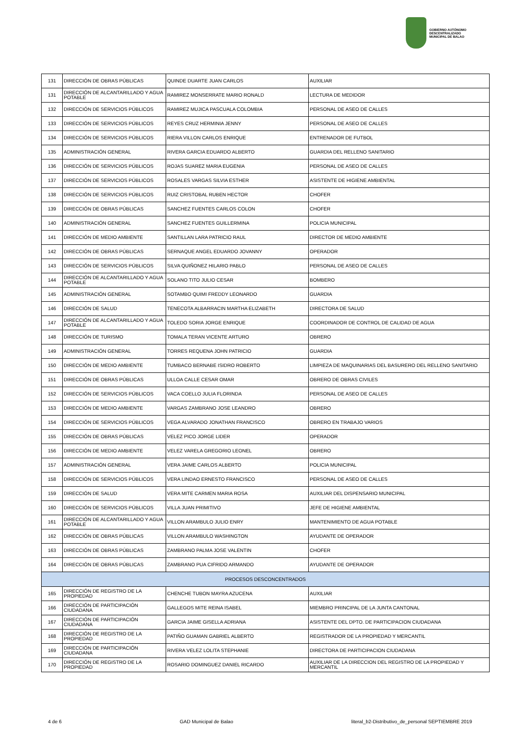GOBIERNO AUTÓNOMO
DESCENTRALIZADO
MUNICIPAL DE BALAO
| 131 | DIRECCIÓN DE OBRAS PÚBLICAS | QUINDE DUARTE JUAN CARLOS | AUXILIAR |
| 131 | DIRECCIÓN DE ALCANTARILLADO Y AGUA POTABLE | RAMIREZ MONSERRATE MARIO RONALD | LECTURA DE MEDIDOR |
| 132 | DIRECCIÓN DE SERVICIOS PÚBLICOS | RAMIREZ MUJICA PASCUALA COLOMBIA | PERSONAL DE ASEO DE CALLES |
| 133 | DIRECCIÓN DE SERVICIOS PÚBLICOS | REYES CRUZ HERMINIA JENNY | PERSONAL DE ASEO DE CALLES |
| 134 | DIRECCIÓN DE SERVICIOS PÚBLICOS | RIERA VILLON CARLOS ENRIQUE | ENTRENADOR DE FUTBOL |
| 135 | ADMINISTRACIÓN GENERAL | RIVERA GARCIA EDUARDO ALBERTO | GUARDIA DEL RELLENO SANITARIO |
| 136 | DIRECCIÓN DE SERVICIOS PÚBLICOS | ROJAS SUAREZ MARIA EUGENIA | PERSONAL DE ASEO DE CALLES |
| 137 | DIRECCIÓN DE SERVICIOS PÚBLICOS | ROSALES VARGAS SILVIA ESTHER | ASISTENTE DE HIGIENE AMBIENTAL |
| 138 | DIRECCIÓN DE SERVICIOS PÚBLICOS | RUIZ CRISTOBAL RUBEN HECTOR | CHOFER |
| 139 | DIRECCIÓN DE OBRAS PÚBLICAS | SANCHEZ FUENTES CARLOS COLON | CHOFER |
| 140 | ADMINISTRACIÓN GENERAL | SANCHEZ FUENTES GUILLERMINA | POLICIA MUNICIPAL |
| 141 | DIRECCIÓN DE MEDIO AMBIENTE | SANTILLAN LARA PATRICIO RAUL | DIRECTOR DE MEDIO AMBIENTE |
| 142 | DIRECCIÓN DE OBRAS PÚBLICAS | SERNAQUE ANGEL EDUARDO JOVANNY | OPERADOR |
| 143 | DIRECCIÓN DE SERVICIOS PÚBLICOS | SILVA QUIÑONEZ HILARIO PABLO | PERSONAL DE ASEO DE CALLES |
| 144 | DIRECCIÓN DE ALCANTARILLADO Y AGUA POTABLE | SOLANO TITO JULIO CESAR | BOMBERO |
| 145 | ADMINISTRACIÓN GENERAL | SOTAMBO QUIMI FREDDY LEONARDO | GUARDIA |
| 146 | DIRECCIÓN DE SALUD | TENECOTA ALBARRACIN MARTHA ELIZABETH | DIRECTORA DE SALUD |
| 147 | DIRECCIÓN DE ALCANTARILLADO Y AGUA POTABLE | TOLEDO SORIA JORGE ENRIQUE | COORDINADOR DE CONTROL DE CALIDAD DE AGUA |
| 148 | DIRECCIÓN DE TURISMO | TOMALA TERAN VICENTE ARTURO | OBRERO |
| 149 | ADMINISTRACIÓN GENERAL | TORRES REQUENA JOHN PATRICIO | GUARDIA |
| 150 | DIRECCIÓN DE MEDIO AMBIENTE | TUMBACO BERNABE ISIDRO ROBERTO | LIMPIEZA DE MAQUINARIAS DEL BASURERO DEL RELLENO SANITARIO |
| 151 | DIRECCIÓN DE OBRAS PÚBLICAS | ULLOA CALLE CESAR OMAR | OBRERO DE OBRAS CIVILES |
| 152 | DIRECCIÓN DE SERVICIOS PÚBLICOS | VACA COELLO JULIA FLORINDA | PERSONAL DE ASEO DE CALLES |
| 153 | DIRECCIÓN DE MEDIO AMBIENTE | VARGAS ZAMBRANO JOSE LEANDRO | OBRERO |
| 154 | DIRECCIÓN DE SERVICIOS PÚBLICOS | VEGA ALVARADO JONATHAN FRANCISCO | OBRERO EN TRABAJO VARIOS |
| 155 | DIRECCIÓN DE OBRAS PÚBLICAS | VELEZ PICO JORGE LIDER | OPERADOR |
| 156 | DIRECCIÓN DE MEDIO AMBIENTE | VELEZ VARELA GREGORIO LEONEL | OBRERO |
| 157 | ADMINISTRACIÓN GENERAL | VERA JAIME CARLOS ALBERTO | POLICIA MUNICIPAL |
| 158 | DIRECCIÓN DE SERVICIOS PÚBLICOS | VERA LINDAO ERNESTO FRANCISCO | PERSONAL DE ASEO DE CALLES |
| 159 | DIRECCIÓN DE SALUD | VERA MITE CARMEN MARIA ROSA | AUXILIAR DEL DISPENSARIO MUNICIPAL |
| 160 | DIRECCIÓN DE SERVICIOS PÚBLICOS | VILLA JUAN PRIMITIVO | JEFE DE HIGIENE AMBIENTAL |
| 161 | DIRECCIÓN DE ALCANTARILLADO Y AGUA POTABLE | VILLON ARAMBULO JULIO ENRY | MANTENIMIENTO DE AGUA POTABLE |
| 162 | DIRECCIÓN DE OBRAS PÚBLICAS | VILLON ARAMBULO WASHINGTON | AYUDANTE DE OPERADOR |
| 163 | DIRECCIÓN DE OBRAS PÚBLICAS | ZAMBRANO PALMA JOSE VALENTIN | CHOFER |
| 164 | DIRECCIÓN DE OBRAS PÚBLICAS | ZAMBRANO PUA CIFRIDO ARMANDO | AYUDANTE DE OPERADOR |
| PROCESOS DESCONCENTRADOS | | | |
| 165 | DIRECCIÓN DE REGISTRO DE LA PROPIEDAD | CHENCHE TUBON MAYRA AZUCENA | AUXILIAR |
| 166 | DIRECCIÓN DE PARTICIPACIÓN CIUDADANA | GALLEGOS MITE REINA ISABEL | MIEMBRO PRINCIPAL DE LA JUNTA CANTONAL |
| 167 | DIRECCIÓN DE PARTICIPACIÓN CIUDADANA | GARCIA JAIME GISELLA ADRIANA | ASISTENTE DEL DPTO. DE PARTICIPACION CIUDADANA |
| 168 | DIRECCIÓN DE REGISTRO DE LA PROPIEDAD | PATIÑO GUAMAN GABRIEL ALBERTO | REGISTRADOR DE LA PROPIEDAD Y MERCANTIL |
| 169 | DIRECCIÓN DE PARTICIPACIÓN CIUDADANA | RIVERA VELEZ LOLITA STEPHANIE | DIRECTORA DE PARTICIPACION CIUDADANA |
| 170 | DIRECCIÓN DE REGISTRO DE LA PROPIEDAD | ROSARIO DOMINGUEZ DANIEL RICARDO | AUXILIAR DE LA DIRECCION DEL REGISTRO DE LA PROPIEDAD Y MERCANTIL |
4 de 6 GAD Municipal de Balao literal_b2-Distributivo_de_personal SEPTIEMBRE 2019